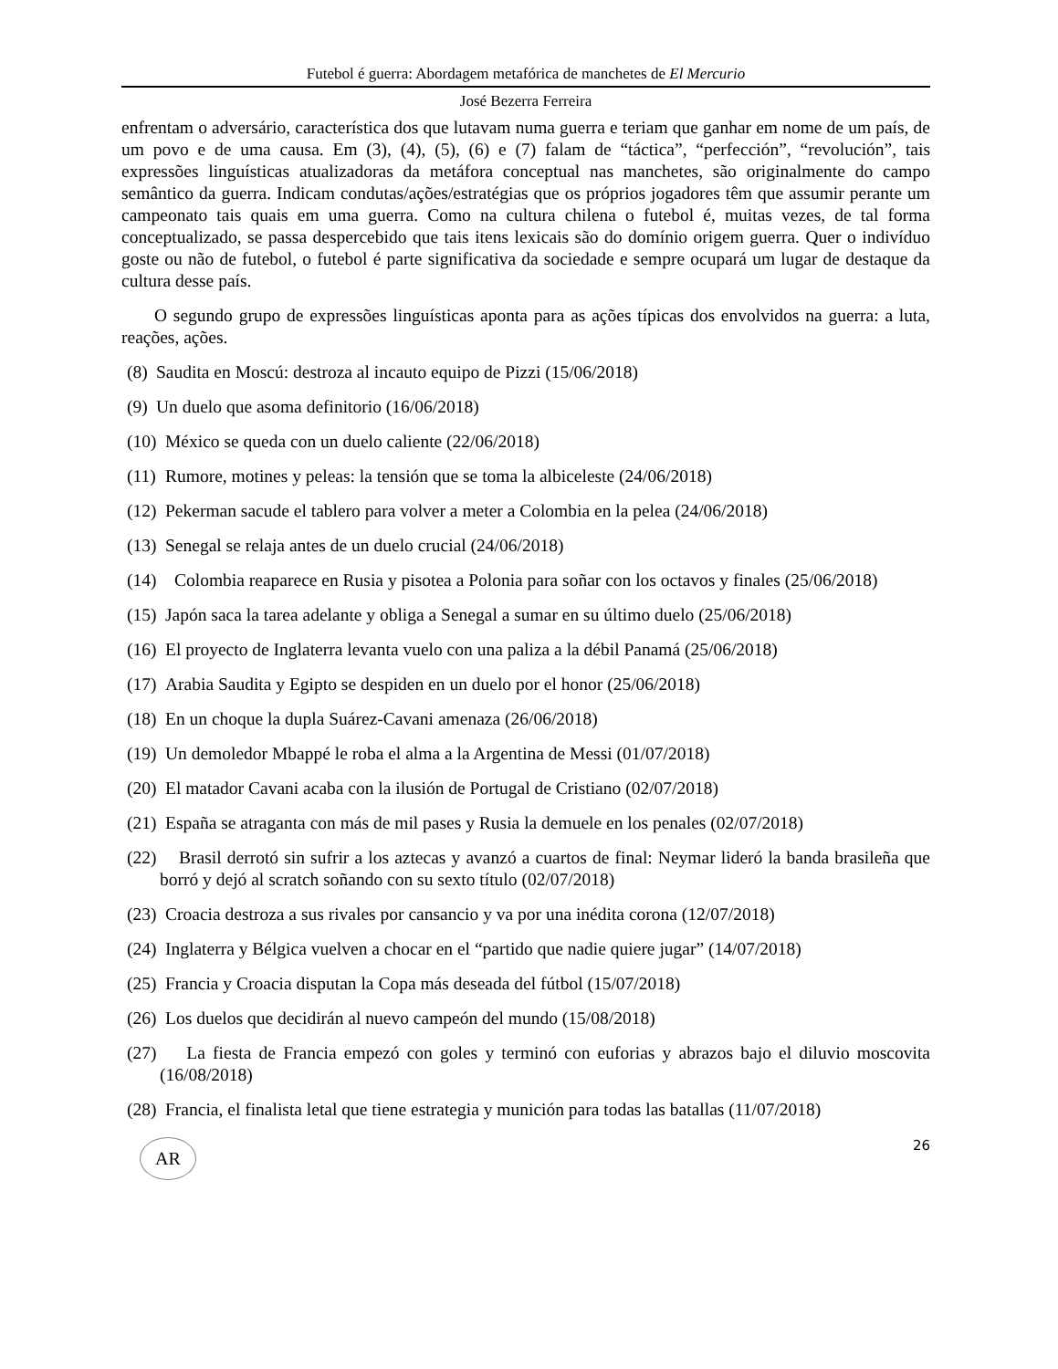Futebol é guerra: Abordagem metafórica de manchetes de El Mercurio
José Bezerra Ferreira
enfrentam o adversário, característica dos que lutavam numa guerra e teriam que ganhar em nome de um país, de um povo e de uma causa. Em (3), (4), (5), (6) e (7) falam de “táctica”, “perfección”, “revolución”, tais expressões linguísticas atualizadoras da metáfora conceptual nas manchetes, são originalmente do campo semântico da guerra. Indicam condutas/ações/estratégias que os próprios jogadores têm que assumir perante um campeonato tais quais em uma guerra. Como na cultura chilena o futebol é, muitas vezes, de tal forma conceptualizado, se passa despercebido que tais itens lexicais são do domínio origem guerra. Quer o indivíduo goste ou não de futebol, o futebol é parte significativa da sociedade e sempre ocupará um lugar de destaque da cultura desse país.
O segundo grupo de expressões linguísticas aponta para as ações típicas dos envolvidos na guerra: a luta, reações, ações.
(8) Saudita en Moscú: destroza al incauto equipo de Pizzi (15/06/2018)
(9) Un duelo que asoma definitorio (16/06/2018)
(10) México se queda con un duelo caliente (22/06/2018)
(11) Rumore, motines y peleas: la tensión que se toma la albiceleste (24/06/2018)
(12) Pekerman sacude el tablero para volver a meter a Colombia en la pelea (24/06/2018)
(13) Senegal se relaja antes de un duelo crucial (24/06/2018)
(14) Colombia reaparece en Rusia y pisotea a Polonia para soñar con los octavos y finales (25/06/2018)
(15) Japón saca la tarea adelante y obliga a Senegal a sumar en su último duelo (25/06/2018)
(16) El proyecto de Inglaterra levanta vuelo con una paliza a la débil Panamá (25/06/2018)
(17) Arabia Saudita y Egipto se despiden en un duelo por el honor (25/06/2018)
(18) En un choque la dupla Suárez-Cavani amenaza (26/06/2018)
(19) Un demoledor Mbappé le roba el alma a la Argentina de Messi (01/07/2018)
(20) El matador Cavani acaba con la ilusión de Portugal de Cristiano (02/07/2018)
(21) España se atraganta con más de mil pases y Rusia la demuele en los penales (02/07/2018)
(22) Brasil derrotó sin sufrir a los aztecas y avanzó a cuartos de final: Neymar lideró la banda brasileña que borró y dejó al scratch soñando con su sexto título (02/07/2018)
(23) Croacia destroza a sus rivales por cansancio y va por una inédita corona (12/07/2018)
(24) Inglaterra y Bélgica vuelven a chocar en el “partido que nadie quiere jugar” (14/07/2018)
(25) Francia y Croacia disputan la Copa más deseada del fútbol (15/07/2018)
(26) Los duelos que decidirán al nuevo campeón del mundo (15/08/2018)
(27) La fiesta de Francia empezó con goles y terminó con euforias y abrazos bajo el diluvio moscovita (16/08/2018)
(28) Francia, el finalista letal que tiene estrategia y munición para todas las batallas (11/07/2018)
AR
26